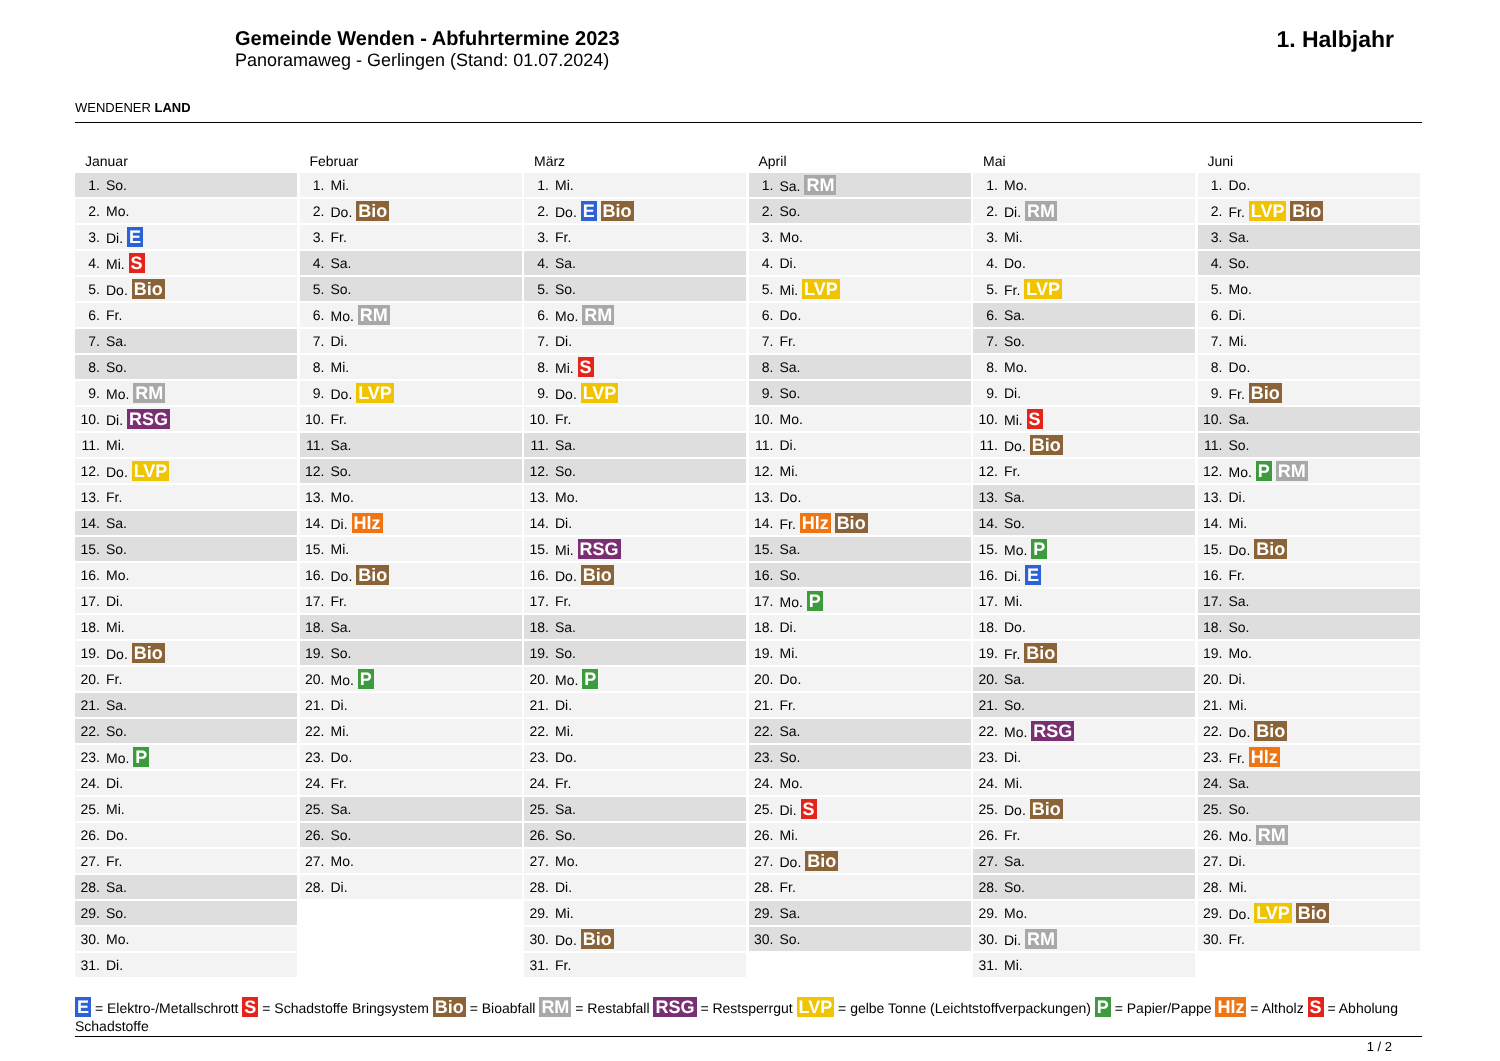WENDENER LAND
Gemeinde Wenden - Abfuhrtermine 2023
Panoramaweg - Gerlingen (Stand: 01.07.2024)
1. Halbjahr
Januar
| 1. | So. |
| 2. | Mo. |
| 3. | Di. E |
| 4. | Mi. S |
| 5. | Do. Bio |
| 6. | Fr. |
| 7. | Sa. |
| 8. | So. |
| 9. | Mo. RM |
| 10. | Di. RSG |
| 11. | Mi. |
| 12. | Do. LVP |
| 13. | Fr. |
| 14. | Sa. |
| 15. | So. |
| 16. | Mo. |
| 17. | Di. |
| 18. | Mi. |
| 19. | Do. Bio |
| 20. | Fr. |
| 21. | Sa. |
| 22. | So. |
| 23. | Mo. P |
| 24. | Di. |
| 25. | Mi. |
| 26. | Do. |
| 27. | Fr. |
| 28. | Sa. |
| 29. | So. |
| 30. | Mo. |
| 31. | Di. |
Februar
| 1. | Mi. |
| 2. | Do. Bio |
| 3. | Fr. |
| 4. | Sa. |
| 5. | So. |
| 6. | Mo. RM |
| 7. | Di. |
| 8. | Mi. |
| 9. | Do. LVP |
| 10. | Fr. |
| 11. | Sa. |
| 12. | So. |
| 13. | Mo. |
| 14. | Di. Hlz |
| 15. | Mi. |
| 16. | Do. Bio |
| 17. | Fr. |
| 18. | Sa. |
| 19. | So. |
| 20. | Mo. P |
| 21. | Di. |
| 22. | Mi. |
| 23. | Do. |
| 24. | Fr. |
| 25. | Sa. |
| 26. | So. |
| 27. | Mo. |
| 28. | Di. |
März
| 1. | Mi. |
| 2. | Do. E Bio |
| 3. | Fr. |
| 4. | Sa. |
| 5. | So. |
| 6. | Mo. RM |
| 7. | Di. |
| 8. | Mi. S |
| 9. | Do. LVP |
| 10. | Fr. |
| 11. | Sa. |
| 12. | So. |
| 13. | Mo. |
| 14. | Di. |
| 15. | Mi. RSG |
| 16. | Do. Bio |
| 17. | Fr. |
| 18. | Sa. |
| 19. | So. |
| 20. | Mo. P |
| 21. | Di. |
| 22. | Mi. |
| 23. | Do. |
| 24. | Fr. |
| 25. | Sa. |
| 26. | So. |
| 27. | Mo. |
| 28. | Di. |
| 29. | Mi. |
| 30. | Do. Bio |
| 31. | Fr. |
April
| 1. | Sa. RM |
| 2. | So. |
| 3. | Mo. |
| 4. | Di. |
| 5. | Mi. LVP |
| 6. | Do. |
| 7. | Fr. |
| 8. | Sa. |
| 9. | So. |
| 10. | Mo. |
| 11. | Di. |
| 12. | Mi. |
| 13. | Do. |
| 14. | Fr. Hlz Bio |
| 15. | Sa. |
| 16. | So. |
| 17. | Mo. P |
| 18. | Di. |
| 19. | Mi. |
| 20. | Do. |
| 21. | Fr. |
| 22. | Sa. |
| 23. | So. |
| 24. | Mo. |
| 25. | Di. S |
| 26. | Mi. |
| 27. | Do. Bio |
| 28. | Fr. |
| 29. | Sa. |
| 30. | So. |
Mai
| 1. | Mo. |
| 2. | Di. RM |
| 3. | Mi. |
| 4. | Do. |
| 5. | Fr. LVP |
| 6. | Sa. |
| 7. | So. |
| 8. | Mo. |
| 9. | Di. |
| 10. | Mi. S |
| 11. | Do. Bio |
| 12. | Fr. |
| 13. | Sa. |
| 14. | So. |
| 15. | Mo. P |
| 16. | Di. E |
| 17. | Mi. |
| 18. | Do. |
| 19. | Fr. Bio |
| 20. | Sa. |
| 21. | So. |
| 22. | Mo. RSG |
| 23. | Di. |
| 24. | Mi. |
| 25. | Do. Bio |
| 26. | Fr. |
| 27. | Sa. |
| 28. | So. |
| 29. | Mo. |
| 30. | Di. RM |
| 31. | Mi. |
Juni
| 1. | Do. |
| 2. | Fr. LVP Bio |
| 3. | Sa. |
| 4. | So. |
| 5. | Mo. |
| 6. | Di. |
| 7. | Mi. |
| 8. | Do. |
| 9. | Fr. Bio |
| 10. | Sa. |
| 11. | So. |
| 12. | Mo. P RM |
| 13. | Di. |
| 14. | Mi. |
| 15. | Do. Bio |
| 16. | Fr. |
| 17. | Sa. |
| 18. | So. |
| 19. | Mo. |
| 20. | Di. |
| 21. | Mi. |
| 22. | Do. Bio |
| 23. | Fr. Hlz |
| 24. | Sa. |
| 25. | So. |
| 26. | Mo. RM |
| 27. | Di. |
| 28. | Mi. |
| 29. | Do. LVP Bio |
| 30. | Fr. |
E = Elektro-/Metallschrott S = Schadstoffe Bringsystem Bio = Bioabfall RM = Restabfall RSG = Restsperrgut LVP = gelbe Tonne (Leichtstoffverpackungen) P = Papier/Pappe Hlz = Altholz S = Abholung Schadstoffe
1 / 2